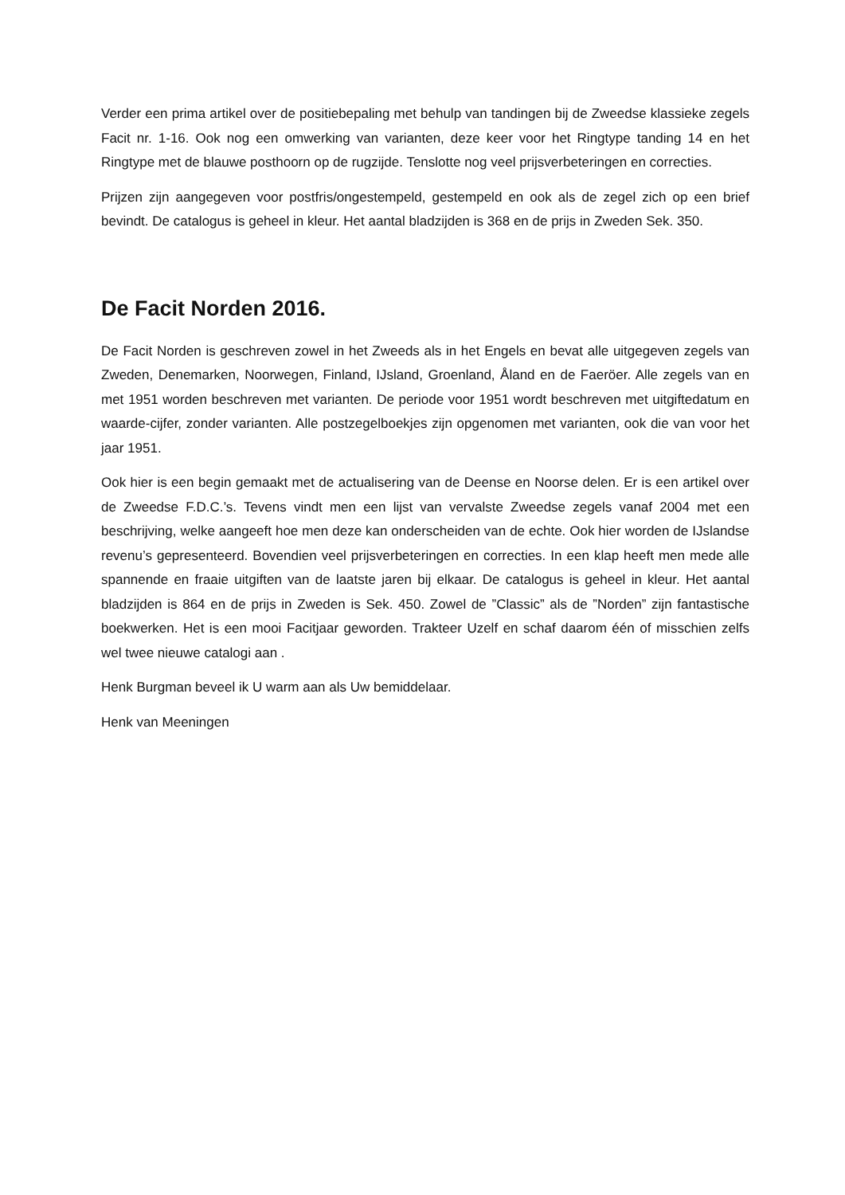Verder een prima artikel over de positiebepaling met behulp van tandingen bij de Zweedse klassieke zegels Facit nr. 1-16. Ook nog een omwerking van varianten, deze keer voor het Ringtype tanding 14 en het Ringtype met de blauwe posthoorn op de rugzijde. Tenslotte nog veel prijsverbeteringen en correcties.
Prijzen zijn aangegeven voor postfris/ongestempeld, gestempeld en ook als de zegel zich op een brief bevindt. De catalogus is geheel in kleur. Het aantal bladzijden is 368 en de prijs in Zweden Sek. 350.
De Facit Norden 2016.
De Facit Norden is geschreven zowel in het Zweeds als in het Engels en bevat alle uitgegeven zegels van Zweden, Denemarken, Noorwegen, Finland, IJsland, Groenland, Åland en de Faeröer. Alle zegels van en met 1951 worden beschreven met varianten. De periode voor 1951 wordt beschreven met uitgiftedatum en waarde-cijfer, zonder varianten. Alle postzegelboekjes zijn opgenomen met varianten, ook die van voor het jaar 1951.
Ook hier is een begin gemaakt met de actualisering van de Deense en Noorse delen. Er is een artikel over de Zweedse F.D.C.’s. Tevens vindt men een lijst van vervalste Zweedse zegels vanaf 2004 met een beschrijving, welke aangeeft hoe men deze kan onderscheiden van de echte. Ook hier worden de IJslandse revenu’s gepresenteerd. Bovendien veel prijsverbeteringen en correcties. In een klap heeft men mede alle spannende en fraaie uitgiften van de laatste jaren bij elkaar. De catalogus is geheel in kleur. Het aantal bladzijden is 864 en de prijs in Zweden is Sek. 450. Zowel de ”Classic” als de ”Norden” zijn fantastische boekwerken. Het is een mooi Facitjaar geworden. Trakteer Uzelf en schaf daarom één of misschien zelfs wel twee nieuwe catalogi aan .
Henk Burgman beveel ik U warm aan als Uw bemiddelaar.
Henk van Meeningen